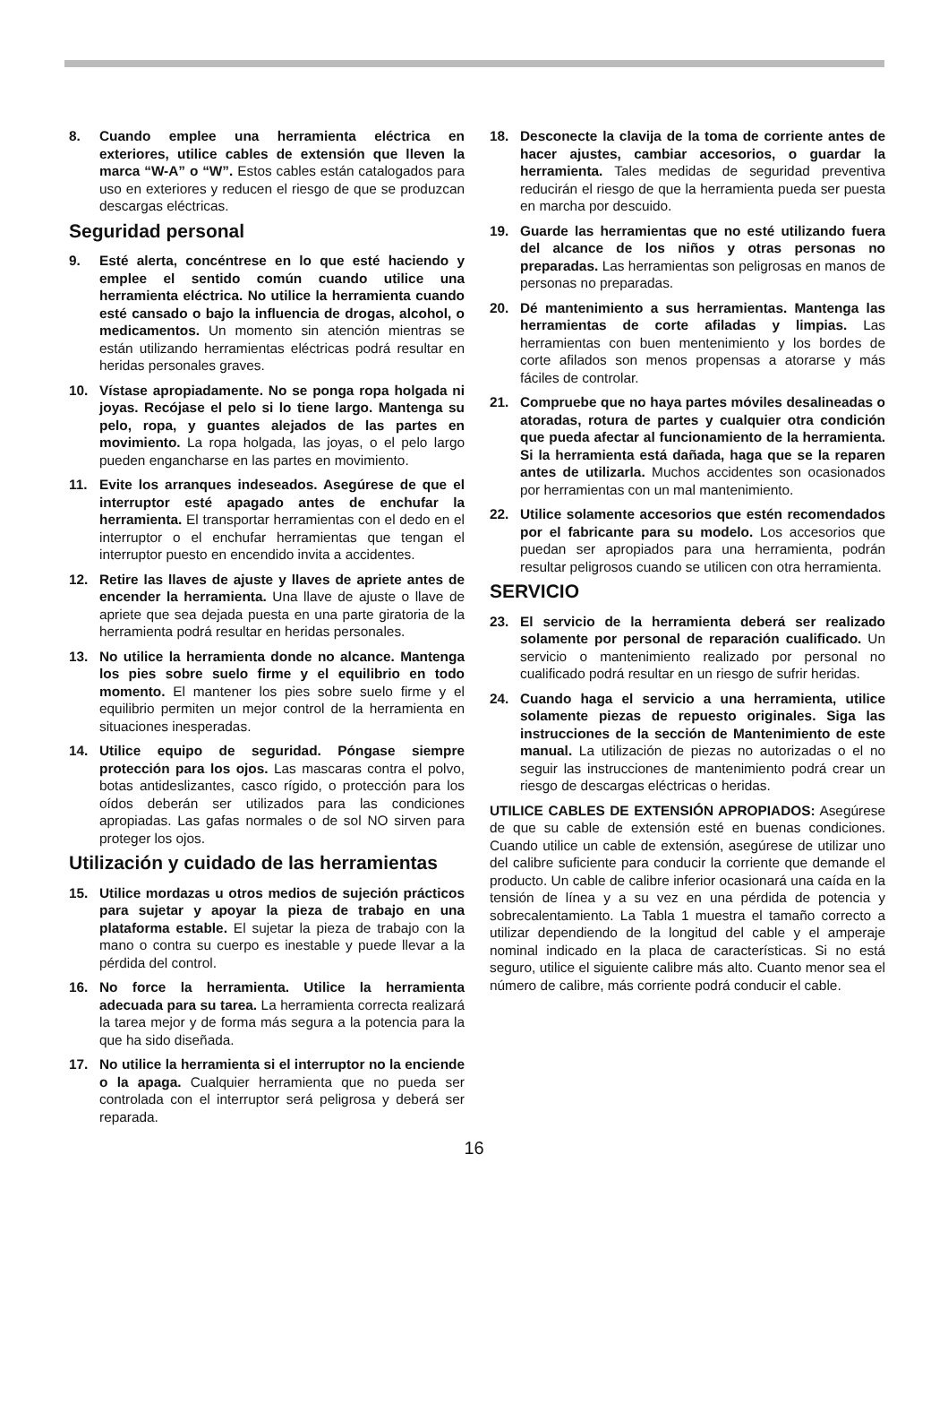8. Cuando emplee una herramienta eléctrica en exteriores, utilice cables de extensión que lleven la marca “W-A” o “W”. Estos cables están catalogados para uso en exteriores y reducen el riesgo de que se produzcan descargas eléctricas.
Seguridad personal
9. Esté alerta, concéntrese en lo que esté haciendo y emplee el sentido común cuando utilice una herramienta eléctrica. No utilice la herramienta cuando esté cansado o bajo la influencia de drogas, alcohol, o medicamentos. Un momento sin atención mientras se están utilizando herramientas eléctricas podrá resultar en heridas personales graves.
10. Vístase apropiadamente. No se ponga ropa holgada ni joyas. Recójase el pelo si lo tiene largo. Mantenga su pelo, ropa, y guantes alejados de las partes en movimiento. La ropa holgada, las joyas, o el pelo largo pueden engancharse en las partes en movimiento.
11. Evite los arranques indeseados. Asegúrese de que el interruptor esté apagado antes de enchufar la herramienta. El transportar herramientas con el dedo en el interruptor o el enchufar herramientas que tengan el interruptor puesto en encendido invita a accidentes.
12. Retire las llaves de ajuste y llaves de apriete antes de encender la herramienta. Una llave de ajuste o llave de apriete que sea dejada puesta en una parte giratoria de la herramienta podrá resultar en heridas personales.
13. No utilice la herramienta donde no alcance. Mantenga los pies sobre suelo firme y el equilibrio en todo momento. El mantener los pies sobre suelo firme y el equilibrio permiten un mejor control de la herramienta en situaciones inesperadas.
14. Utilice equipo de seguridad. Póngase siempre protección para los ojos. Las mascaras contra el polvo, botas antideslizantes, casco rígido, o protección para los oídos deberán ser utilizados para las condiciones apropiadas. Las gafas normales o de sol NO sirven para proteger los ojos.
Utilización y cuidado de las herramientas
15. Utilice mordazas u otros medios de sujeción prácticos para sujetar y apoyar la pieza de trabajo en una plataforma estable. El sujetar la pieza de trabajo con la mano o contra su cuerpo es inestable y puede llevar a la pérdida del control.
16. No force la herramienta. Utilice la herramienta adecuada para su tarea. La herramienta correcta realizará la tarea mejor y de forma más segura a la potencia para la que ha sido diseñada.
17. No utilice la herramienta si el interruptor no la enciende o la apaga. Cualquier herramienta que no pueda ser controlada con el interruptor será peligrosa y deberá ser reparada.
18. Desconecte la clavija de la toma de corriente antes de hacer ajustes, cambiar accesorios, o guardar la herramienta. Tales medidas de seguridad preventiva reducirán el riesgo de que la herramienta pueda ser puesta en marcha por descuido.
19. Guarde las herramientas que no esté utilizando fuera del alcance de los niños y otras personas no preparadas. Las herramientas son peligrosas en manos de personas no preparadas.
20. Dé mantenimiento a sus herramientas. Mantenga las herramientas de corte afiladas y limpias. Las herramientas con buen mentenimiento y los bordes de corte afilados son menos propensas a atorarse y más fáciles de controlar.
21. Compruebe que no haya partes móviles desalineadas o atoradas, rotura de partes y cualquier otra condición que pueda afectar al funcionamiento de la herramienta. Si la herramienta está dañada, haga que se la reparen antes de utilizarla. Muchos accidentes son ocasionados por herramientas con un mal mantenimiento.
22. Utilice solamente accesorios que estén recomendados por el fabricante para su modelo. Los accesorios que puedan ser apropiados para una herramienta, podrán resultar peligrosos cuando se utilicen con otra herramienta.
SERVICIO
23. El servicio de la herramienta deberá ser realizado solamente por personal de reparación cualificado. Un servicio o mantenimiento realizado por personal no cualificado podrá resultar en un riesgo de sufrir heridas.
24. Cuando haga el servicio a una herramienta, utilice solamente piezas de repuesto originales. Siga las instrucciones de la sección de Mantenimiento de este manual. La utilización de piezas no autorizadas o el no seguir las instrucciones de mantenimiento podrá crear un riesgo de descargas eléctricas o heridas.
UTILICE CABLES DE EXTENSIÓN APROPIADOS: Asegúrese de que su cable de extensión esté en buenas condiciones. Cuando utilice un cable de extensión, asegúrese de utilizar uno del calibre suficiente para conducir la corriente que demande el producto. Un cable de calibre inferior ocasionará una caída en la tensión de línea y a su vez en una pérdida de potencia y sobrecalentamiento. La Tabla 1 muestra el tamaño correcto a utilizar dependiendo de la longitud del cable y el amperaje nominal indicado en la placa de características. Si no está seguro, utilice el siguiente calibre más alto. Cuanto menor sea el número de calibre, más corriente podrá conducir el cable.
16